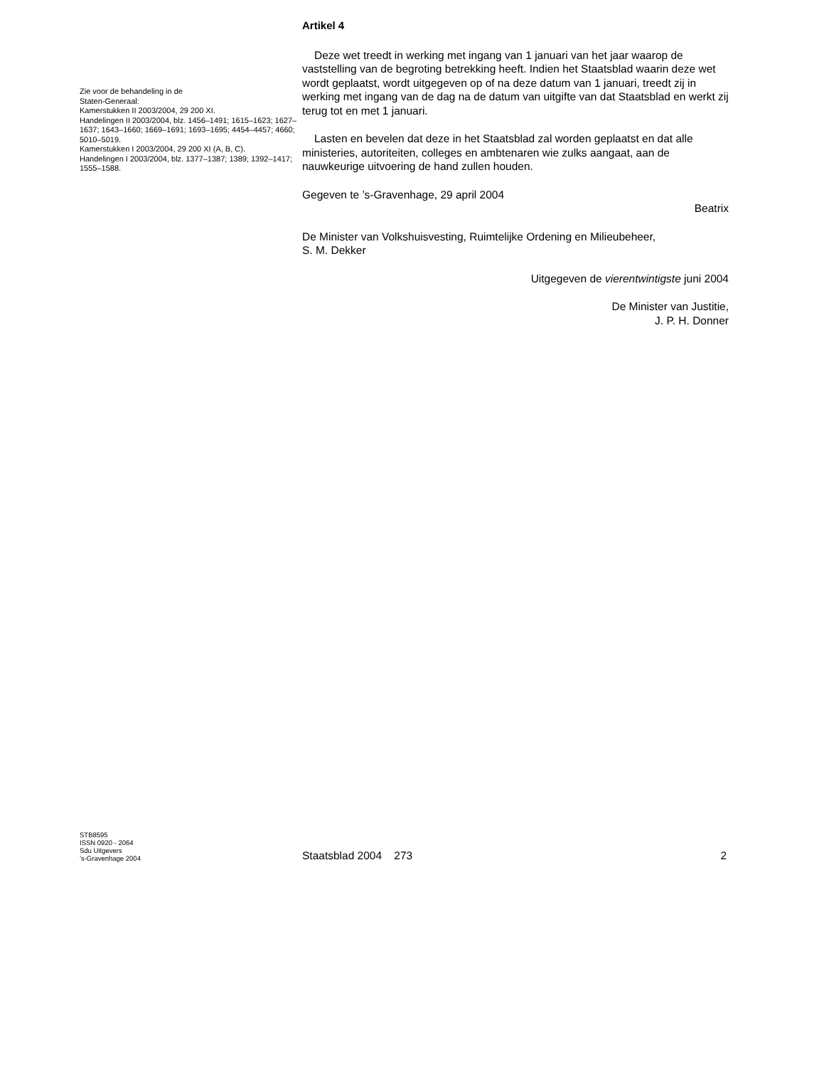Zie voor de behandeling in de
Staten-Generaal:
Kamerstukken II 2003/2004, 29 200 XI.
Handelingen II 2003/2004, blz. 1456–1491; 1615–1623; 1627–1637; 1643–1660; 1669–1691; 1693–1695; 4454–4457; 4660; 5010–5019.
Kamerstukken I 2003/2004, 29 200 XI (A, B, C).
Handelingen I 2003/2004, blz. 1377–1387; 1389; 1392–1417; 1555–1588.
Artikel 4
Deze wet treedt in werking met ingang van 1 januari van het jaar waarop de vaststelling van de begroting betrekking heeft. Indien het Staatsblad waarin deze wet wordt geplaatst, wordt uitgegeven op of na deze datum van 1 januari, treedt zij in werking met ingang van de dag na de datum van uitgifte van dat Staatsblad en werkt zij terug tot en met 1 januari.
Lasten en bevelen dat deze in het Staatsblad zal worden geplaatst en dat alle ministeries, autoriteiten, colleges en ambtenaren wie zulks aangaat, aan de nauwkeurige uitvoering de hand zullen houden.
Gegeven te ’s-Gravenhage, 29 april 2004
Beatrix
De Minister van Volkshuisvesting, Ruimtelijke Ordening en Milieubeheer,
S. M. Dekker
Uitgegeven de vierentwintigste juni 2004
De Minister van Justitie,
J. P. H. Donner
STB8595
ISSN 0920 - 2064
Sdu Uitgevers
’s-Gravenhage 2004
Staatsblad 2004 273
2